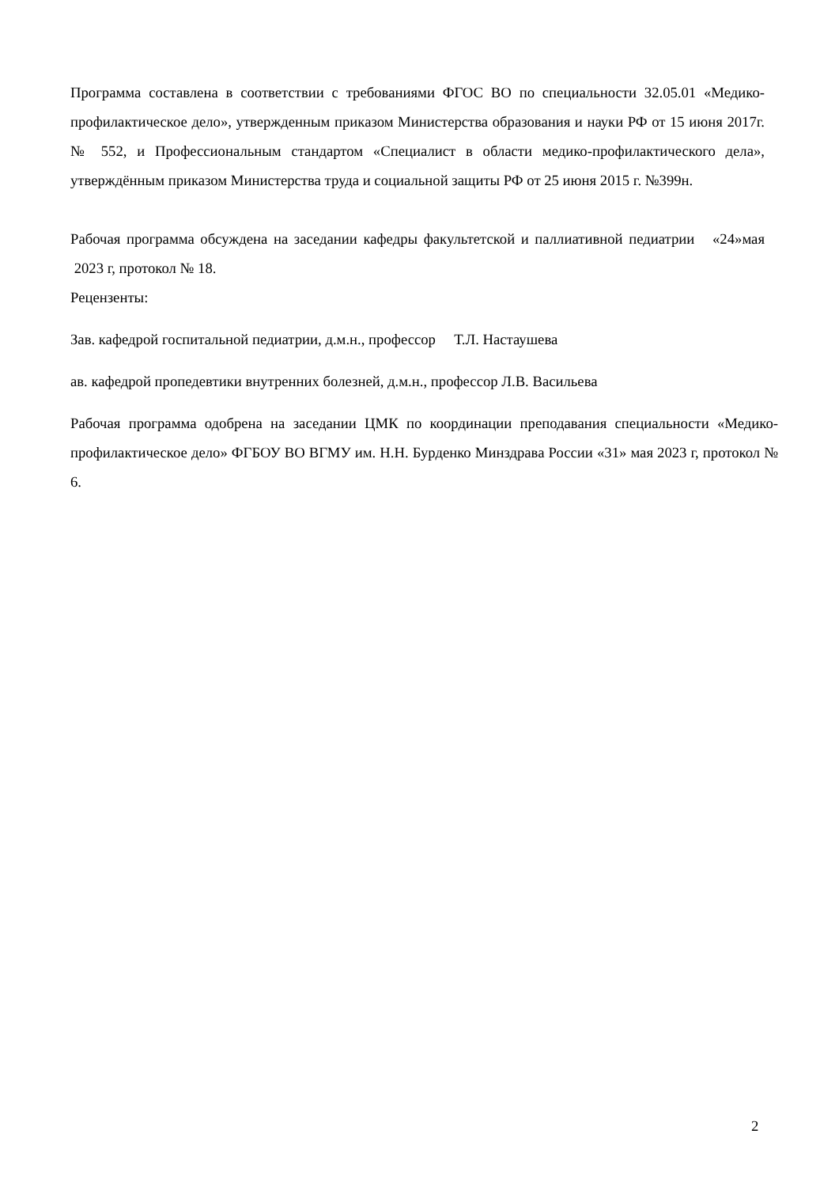Программа составлена в соответствии с требованиями ФГОС ВО по специальности 32.05.01 «Медико-профилактическое дело», утвержденным приказом Министерства образования и науки РФ от 15 июня 2017г. № 552, и Профессиональным стандартом «Специалист в области медико-профилактического дела», утверждённым приказом Министерства труда и социальной защиты РФ от 25 июня 2015 г. №399н.
Рабочая программа обсуждена на заседании кафедры факультетской и паллиативной педиатрии «24»мая 2023 г, протокол № 18.
Рецензенты:
Зав. кафедрой госпитальной педиатрии, д.м.н., профессор Т.Л. Настаушева
ав. кафедрой пропедевтики внутренних болезней, д.м.н., профессор Л.В. Васильева
Рабочая программа одобрена на заседании ЦМК по координации преподавания специальности «Медико-профилактическое дело» ФГБОУ ВО ВГМУ им. Н.Н. Бурденко Минздрава России «31» мая 2023 г, протокол № 6.
2